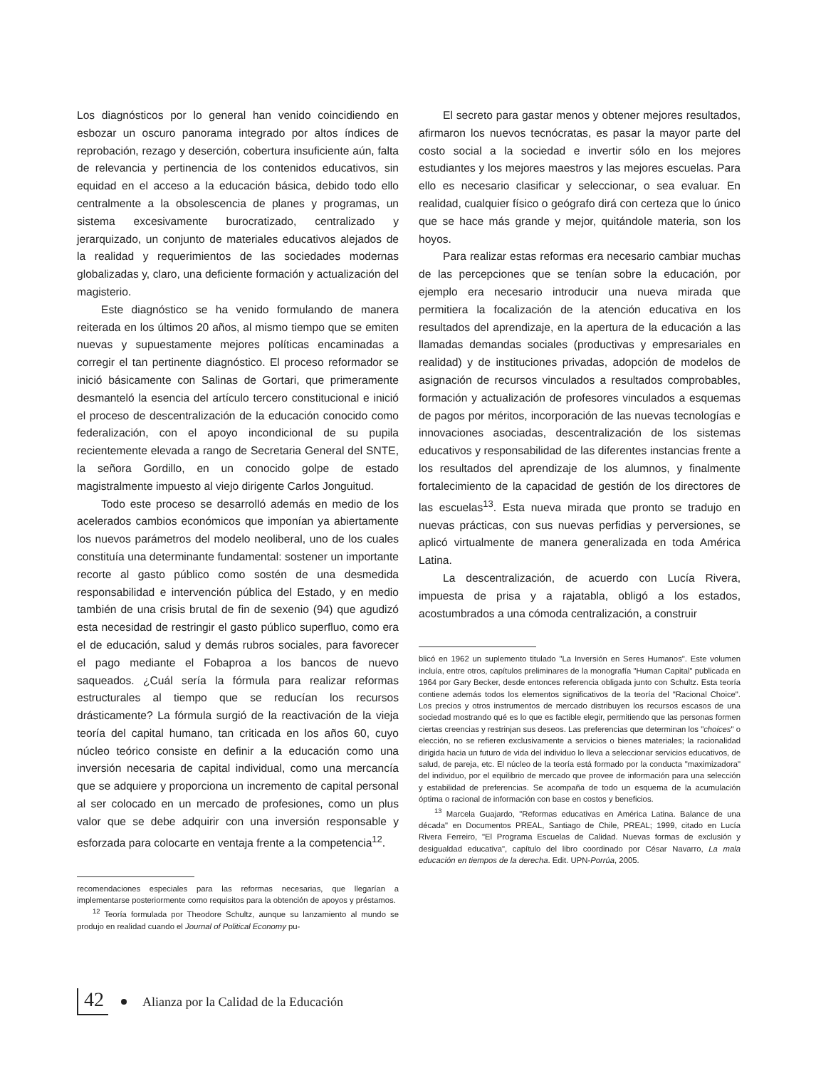Los diagnósticos por lo general han venido coincidiendo en esbozar un oscuro panorama integrado por altos índices de reprobación, rezago y deserción, cobertura insuficiente aún, falta de relevancia y pertinencia de los contenidos educativos, sin equidad en el acceso a la educación básica, debido todo ello centralmente a la obsolescencia de planes y programas, un sistema excesivamente burocratizado, centralizado y jerarquizado, un conjunto de materiales educativos alejados de la realidad y requerimientos de las sociedades modernas globalizadas y, claro, una deficiente formación y actualización del magisterio.
Este diagnóstico se ha venido formulando de manera reiterada en los últimos 20 años, al mismo tiempo que se emiten nuevas y supuestamente mejores políticas encaminadas a corregir el tan pertinente diagnóstico. El proceso reformador se inició básicamente con Salinas de Gortari, que primeramente desmanteló la esencia del artículo tercero constitucional e inició el proceso de descentralización de la educación conocido como federalización, con el apoyo incondicional de su pupila recientemente elevada a rango de Secretaria General del SNTE, la señora Gordillo, en un conocido golpe de estado magistralmente impuesto al viejo dirigente Carlos Jonguitud.
Todo este proceso se desarrolló además en medio de los acelerados cambios económicos que imponían ya abiertamente los nuevos parámetros del modelo neoliberal, uno de los cuales constituía una determinante fundamental: sostener un importante recorte al gasto público como sostén de una desmedida responsabilidad e intervención pública del Estado, y en medio también de una crisis brutal de fin de sexenio (94) que agudizó esta necesidad de restringir el gasto público superfluo, como era el de educación, salud y demás rubros sociales, para favorecer el pago mediante el Fobaproa a los bancos de nuevo saqueados. ¿Cuál sería la fórmula para realizar reformas estructurales al tiempo que se reducían los recursos drásticamente? La fórmula surgió de la reactivación de la vieja teoría del capital humano, tan criticada en los años 60, cuyo núcleo teórico consiste en definir a la educación como una inversión necesaria de capital individual, como una mercancía que se adquiere y proporciona un incremento de capital personal al ser colocado en un mercado de profesiones, como un plus valor que se debe adquirir con una inversión responsable y esforzada para colocarte en ventaja frente a la competencia<sup>12</sup>.
recomendaciones especiales para las reformas necesarias, que llegarían a implementarse posteriormente como requisitos para la obtención de apoyos y préstamos.
<sup>12</sup> Teoría formulada por Theodore Schultz, aunque su lanzamiento al mundo se produjo en realidad cuando el Journal of Political Economy pu-
El secreto para gastar menos y obtener mejores resultados, afirmaron los nuevos tecnócratas, es pasar la mayor parte del costo social a la sociedad e invertir sólo en los mejores estudiantes y los mejores maestros y las mejores escuelas. Para ello es necesario clasificar y seleccionar, o sea evaluar. En realidad, cualquier físico o geógrafo dirá con certeza que lo único que se hace más grande y mejor, quitándole materia, son los hoyos.
Para realizar estas reformas era necesario cambiar muchas de las percepciones que se tenían sobre la educación, por ejemplo era necesario introducir una nueva mirada que permitiera la focalización de la atención educativa en los resultados del aprendizaje, en la apertura de la educación a las llamadas demandas sociales (productivas y empresariales en realidad) y de instituciones privadas, adopción de modelos de asignación de recursos vinculados a resultados comprobables, formación y actualización de profesores vinculados a esquemas de pagos por méritos, incorporación de las nuevas tecnologías e innovaciones asociadas, descentralización de los sistemas educativos y responsabilidad de las diferentes instancias frente a los resultados del aprendizaje de los alumnos, y finalmente fortalecimiento de la capacidad de gestión de los directores de las escuelas<sup>13</sup>. Esta nueva mirada que pronto se tradujo en nuevas prácticas, con sus nuevas perfidias y perversiones, se aplicó virtualmente de manera generalizada en toda América Latina.
La descentralización, de acuerdo con Lucía Rivera, impuesta de prisa y a rajatabla, obligó a los estados, acostumbrados a una cómoda centralización, a construir
blicó en 1962 un suplemento titulado "La Inversión en Seres Humanos". Este volumen incluía, entre otros, capítulos preliminares de la monografía "Human Capital" publicada en 1964 por Gary Becker, desde entonces referencia obligada junto con Schultz. Esta teoría contiene además todos los elementos significativos de la teoría del "Racional Choice". Los precios y otros instrumentos de mercado distribuyen los recursos escasos de una sociedad mostrando qué es lo que es factible elegir, permitiendo que las personas formen ciertas creencias y restrinjan sus deseos. Las preferencias que determinan los "choices" o elección, no se refieren exclusivamente a servicios o bienes materiales; la racionalidad dirigida hacia un futuro de vida del individuo lo lleva a seleccionar servicios educativos, de salud, de pareja, etc. El núcleo de la teoría está formado por la conducta "maximizadora" del individuo, por el equilibrio de mercado que provee de información para una selección y estabilidad de preferencias. Se acompaña de todo un esquema de la acumulación óptima o racional de información con base en costos y beneficios.
<sup>13</sup> Marcela Guajardo, "Reformas educativas en América Latina. Balance de una década" en Documentos PREAL, Santiago de Chile, PREAL; 1999, citado en Lucía Rivera Ferreiro, "El Programa Escuelas de Calidad. Nuevas formas de exclusión y desigualdad educativa", capítulo del libro coordinado por César Navarro, La mala educación en tiempos de la derecha. Edit. UPN-Porrúa, 2005.
42 Alianza por la Calidad de la Educación